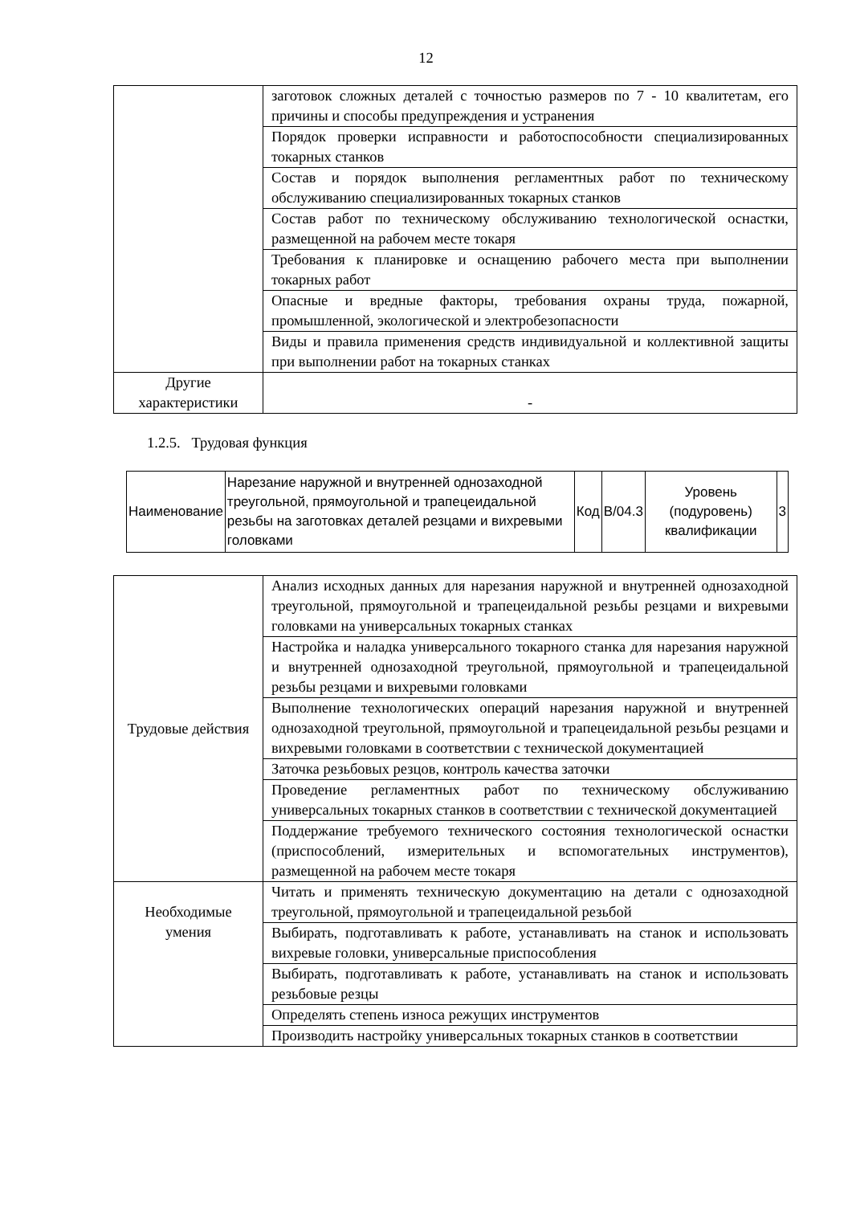12
| | заготовок сложных деталей с точностью размеров по 7 - 10 квалитетам, его причины и способы предупреждения и устранения |
| | Порядок проверки исправности и работоспособности специализированных токарных станков |
| | Состав и порядок выполнения регламентных работ по техническому обслуживанию специализированных токарных станков |
| | Состав работ по техническому обслуживанию технологической оснастки, размещенной на рабочем месте токаря |
| | Требования к планировке и оснащению рабочего места при выполнении токарных работ |
| | Опасные и вредные факторы, требования охраны труда, пожарной, промышленной, экологической и электробезопасности |
| | Виды и правила применения средств индивидуальной и коллективной защиты при выполнении работ на токарных станках |
| Другие характеристики | - |
1.2.5. Трудовая функция
| Наименование | Нарезание наружной и внутренней однозаходной треугольной, прямоугольной и трапецеидальной резьбы на заготовках деталей резцами и вихревыми головками | Код | В/04.3 | Уровень (подуровень) квалификации | 3 |
| Трудовые действия | Анализ исходных данных для нарезания наружной и внутренней однозаходной треугольной, прямоугольной и трапецеидальной резьбы резцами и вихревыми головками на универсальных токарных станках |
| | Настройка и наладка универсального токарного станка для нарезания наружной и внутренней однозаходной треугольной, прямоугольной и трапецеидальной резьбы резцами и вихревыми головками |
| | Выполнение технологических операций нарезания наружной и внутренней однозаходной треугольной, прямоугольной и трапецеидальной резьбы резцами и вихревыми головками в соответствии с технической документацией |
| | Заточка резьбовых резцов, контроль качества заточки |
| | Проведение регламентных работ по техническому обслуживанию универсальных токарных станков в соответствии с технической документацией |
| | Поддержание требуемого технического состояния технологической оснастки (приспособлений, измерительных и вспомогательных инструментов), размещенной на рабочем месте токаря |
| Необходимые умения | Читать и применять техническую документацию на детали с однозаходной треугольной, прямоугольной и трапецеидальной резьбой |
| | Выбирать, подготавливать к работе, устанавливать на станок и использовать вихревые головки, универсальные приспособления |
| | Выбирать, подготавливать к работе, устанавливать на станок и использовать резьбовые резцы |
| | Определять степень износа режущих инструментов |
| | Производить настройку универсальных токарных станков в соответствии |